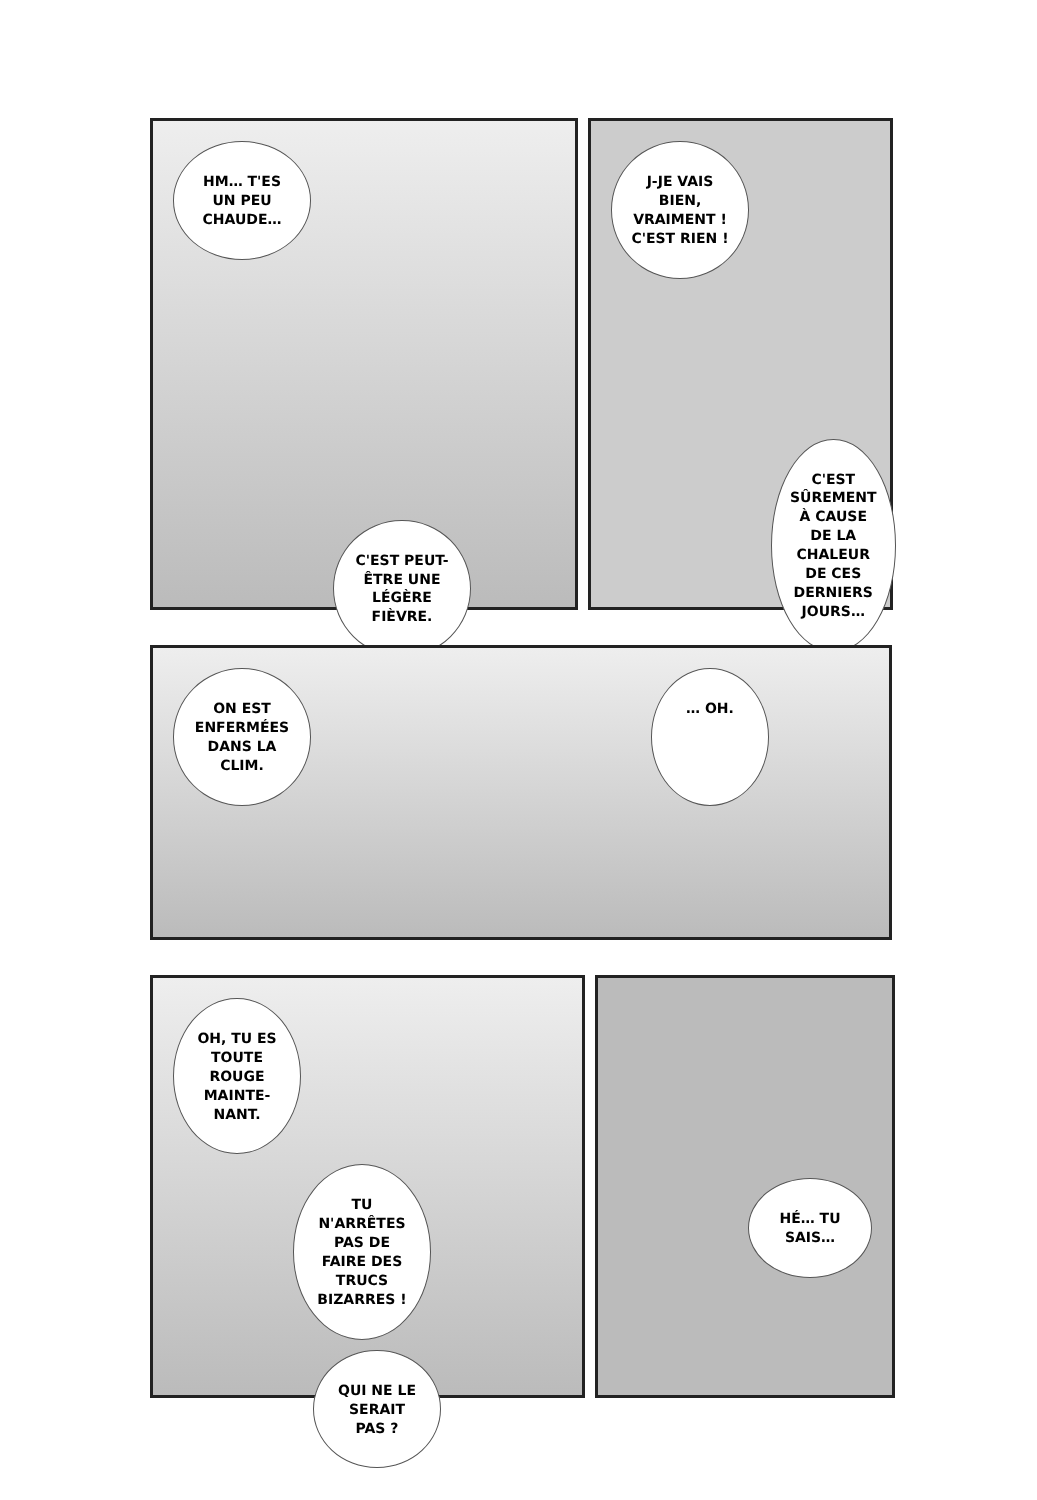HM… T'ES UN PEU CHAUDE…
C'EST PEUT-ÊTRE UNE LÉGÈRE FIÈVRE.
J-JE VAIS BIEN, VRAIMENT ! C'EST RIEN !
C'EST SÛREMENT À CAUSE DE LA CHALEUR DE CES DERNIERS JOURS…
ON EST ENFERMÉES DANS LA CLIM.
… OH.
OH, TU ES TOUTE ROUGE MAINTE-NANT.
TU N'ARRÊTES PAS DE FAIRE DES TRUCS BIZARRES !
QUI NE LE SERAIT PAS ?
HÉ… TU SAIS…